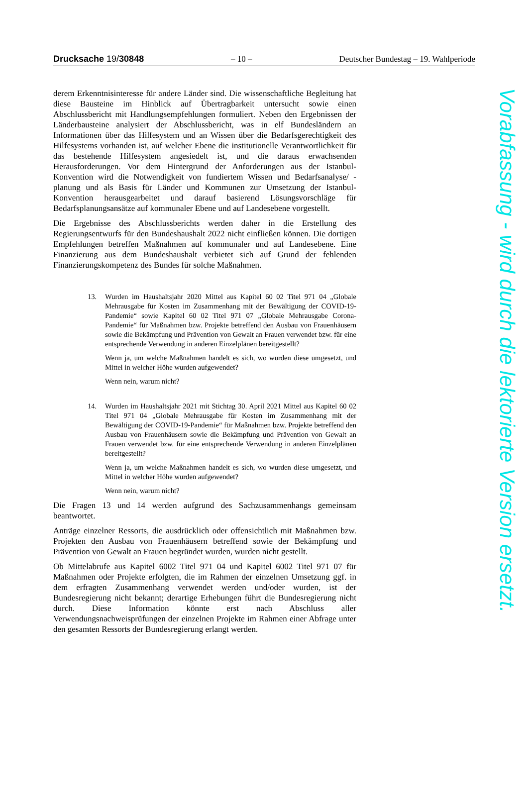Drucksache 19/30848 – 10 – Deutscher Bundestag – 19. Wahlperiode
derem Erkenntnisinteresse für andere Länder sind. Die wissenschaftliche Begleitung hat diese Bausteine im Hinblick auf Übertragbarkeit untersucht sowie einen Abschlussbericht mit Handlungsempfehlungen formuliert. Neben den Ergebnissen der Länderbausteine analysiert der Abschlussbericht, was in elf Bundesländern an Informationen über das Hilfesystem und an Wissen über die Bedarfsgerechtigkeit des Hilfesystems vorhanden ist, auf welcher Ebene die institutionelle Verantwortlichkeit für das bestehende Hilfesystem angesiedelt ist, und die daraus erwachsenden Herausforderungen. Vor dem Hintergrund der Anforderungen aus der Istanbul-Konvention wird die Notwendigkeit von fundiertem Wissen und Bedarfsanalyse/ -planung und als Basis für Länder und Kommunen zur Umsetzung der Istanbul-Konvention herausgearbeitet und darauf basierend Lösungsvorschläge für Bedarfsplanungsansätze auf kommunaler Ebene und auf Landesebene vorgestellt.
Die Ergebnisse des Abschlussberichts werden daher in die Erstellung des Regierungsentwurfs für den Bundeshaushalt 2022 nicht einfließen können. Die dortigen Empfehlungen betreffen Maßnahmen auf kommunaler und auf Landesebene. Eine Finanzierung aus dem Bundeshaushalt verbietet sich auf Grund der fehlenden Finanzierungskompetenz des Bundes für solche Maßnahmen.
13. Wurden im Haushaltsjahr 2020 Mittel aus Kapitel 60 02 Titel 971 04 „Globale Mehrausgabe für Kosten im Zusammenhang mit der Bewältigung der COVID-19-Pandemie“ sowie Kapitel 60 02 Titel 971 07 „Globale Mehrausgabe Corona-Pandemie“ für Maßnahmen bzw. Projekte betreffend den Ausbau von Frauenhäusern sowie die Bekämpfung und Prävention von Gewalt an Frauen verwendet bzw. für eine entsprechende Verwendung in anderen Einzelplänen bereitgestellt?
Wenn ja, um welche Maßnahmen handelt es sich, wo wurden diese umgesetzt, und Mittel in welcher Höhe wurden aufgewendet?
Wenn nein, warum nicht?
14. Wurden im Haushaltsjahr 2021 mit Stichtag 30. April 2021 Mittel aus Kapitel 60 02 Titel 971 04 „Globale Mehrausgabe für Kosten im Zusammenhang mit der Bewältigung der COVID-19-Pandemie“ für Maßnahmen bzw. Projekte betreffend den Ausbau von Frauenhäusern sowie die Bekämpfung und Prävention von Gewalt an Frauen verwendet bzw. für eine entsprechende Verwendung in anderen Einzelplänen bereitgestellt?
Wenn ja, um welche Maßnahmen handelt es sich, wo wurden diese umgesetzt, und Mittel in welcher Höhe wurden aufgewendet?
Wenn nein, warum nicht?
Die Fragen 13 und 14 werden aufgrund des Sachzusammenhangs gemeinsam beantwortet.
Anträge einzelner Ressorts, die ausdrücklich oder offensichtlich mit Maßnahmen bzw. Projekten den Ausbau von Frauenhäusern betreffend sowie der Bekämpfung und Prävention von Gewalt an Frauen begründet wurden, wurden nicht gestellt.
Ob Mittelabrufe aus Kapitel 6002 Titel 971 04 und Kapitel 6002 Titel 971 07 für Maßnahmen oder Projekte erfolgten, die im Rahmen der einzelnen Umsetzung ggf. in dem erfragten Zusammenhang verwendet werden und/oder wurden, ist der Bundesregierung nicht bekannt; derartige Erhebungen führt die Bundesregierung nicht durch. Diese Information könnte erst nach Abschluss aller Verwendungsnachweisprüfungen der einzelnen Projekte im Rahmen einer Abfrage unter den gesamten Ressorts der Bundesregierung erlangt werden.
Vorabfassung - wird durch die lektorierte Version ersetzt.